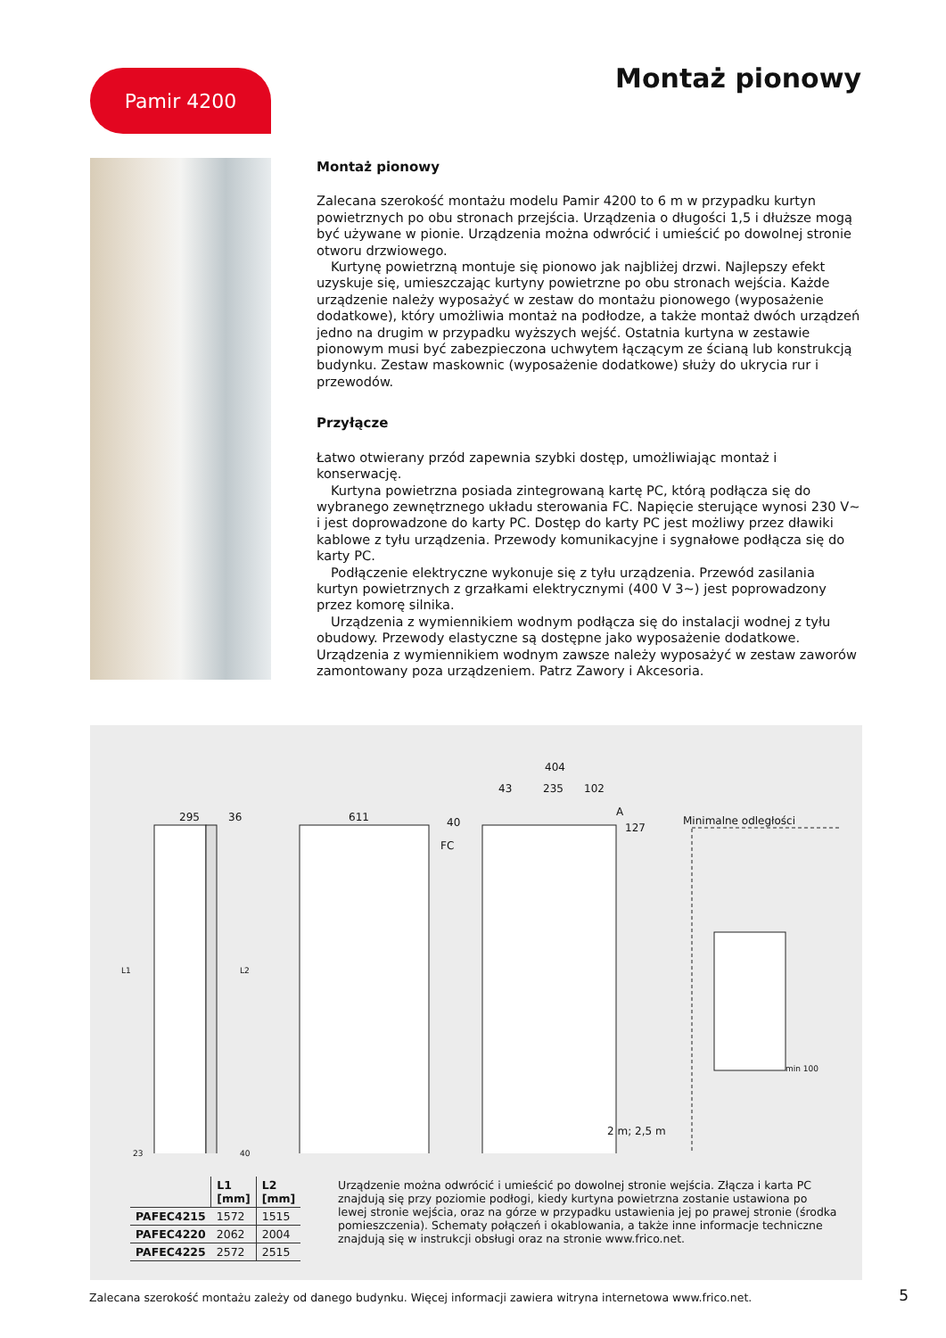Pamir 4200 Montaż pionowy
Montaż pionowy
Zalecana szerokość montażu modelu Pamir 4200 to 6 m w przypadku kurtyn powietrznych po obu stronach przejścia. Urządzenia o długości 1,5 i dłuższe mogą być używane w pionie. Urządzenia można odwrócić i umieścić po dowolnej stronie otworu drzwiowego.
Kurtynę powietrzną montuje się pionowo jak najbliżej drzwi. Najlepszy efekt uzyskuje się, umieszczając kurtyny powietrzne po obu stronach wejścia. Każde urządzenie należy wyposażyć w zestaw do montażu pionowego (wyposażenie dodatkowe), który umożliwia montaż na podłodze, a także montaż dwóch urządzeń jedno na drugim w przypadku wyższych wejść. Ostatnia kurtyna w zestawie pionowym musi być zabezpieczona uchwytem łączącym ze ścianą lub konstrukcją budynku. Zestaw maskownic (wyposażenie dodatkowe) służy do ukrycia rur i przewodów.
Przyłącze
Łatwo otwierany przód zapewnia szybki dostęp, umożliwiając montaż i konserwację.
Kurtyna powietrzna posiada zintegrowaną kartę PC, którą podłącza się do wybranego zewnętrznego układu sterowania FC. Napięcie sterujące wynosi 230 V~ i jest doprowadzone do karty PC. Dostęp do karty PC jest możliwy przez dławiki kablowe z tyłu urządzenia. Przewody komunikacyjne i sygnałowe podłącza się do karty PC.
Podłączenie elektryczne wykonuje się z tyłu urządzenia. Przewód zasilania kurtyn powietrznych z grzałkami elektrycznymi (400 V 3~) jest poprowadzony przez komorę silnika.
Urządzenia z wymiennikiem wodnym podłącza się do instalacji wodnej z tyłu obudowy. Przewody elastyczne są dostępne jako wyposażenie dodatkowe. Urządzenia z wymiennikiem wodnym zawsze należy wyposażyć w zestaw zaworów zamontowany poza urządzeniem. Patrz Zawory i Akcesoria.
295 36 611
404
43 235 102
A
40 127
FC
Minimalne odległości
min 100
L1 L2
23 40
2 m; 2,5 m
| | L1 [mm] | L2 [mm] |
| --- | --- | --- |
| PAFEC4215 | 1572 | 1515 |
| PAFEC4220 | 2062 | 2004 |
| PAFEC4225 | 2572 | 2515 |
Urządzenie można odwrócić i umieścić po dowolnej stronie wejścia. Złącza i karta PC znajdują się przy poziomie podłogi, kiedy kurtyna powietrzna zostanie ustawiona po lewej stronie wejścia, oraz na górze w przypadku ustawienia jej po prawej stronie (środka pomieszczenia). Schematy połączeń i okablowania, a także inne informacje techniczne znajdują się w instrukcji obsługi oraz na stronie www.frico.net.
Zalecana szerokość montażu zależy od danego budynku. Więcej informacji zawiera witryna internetowa www.frico.net.
5